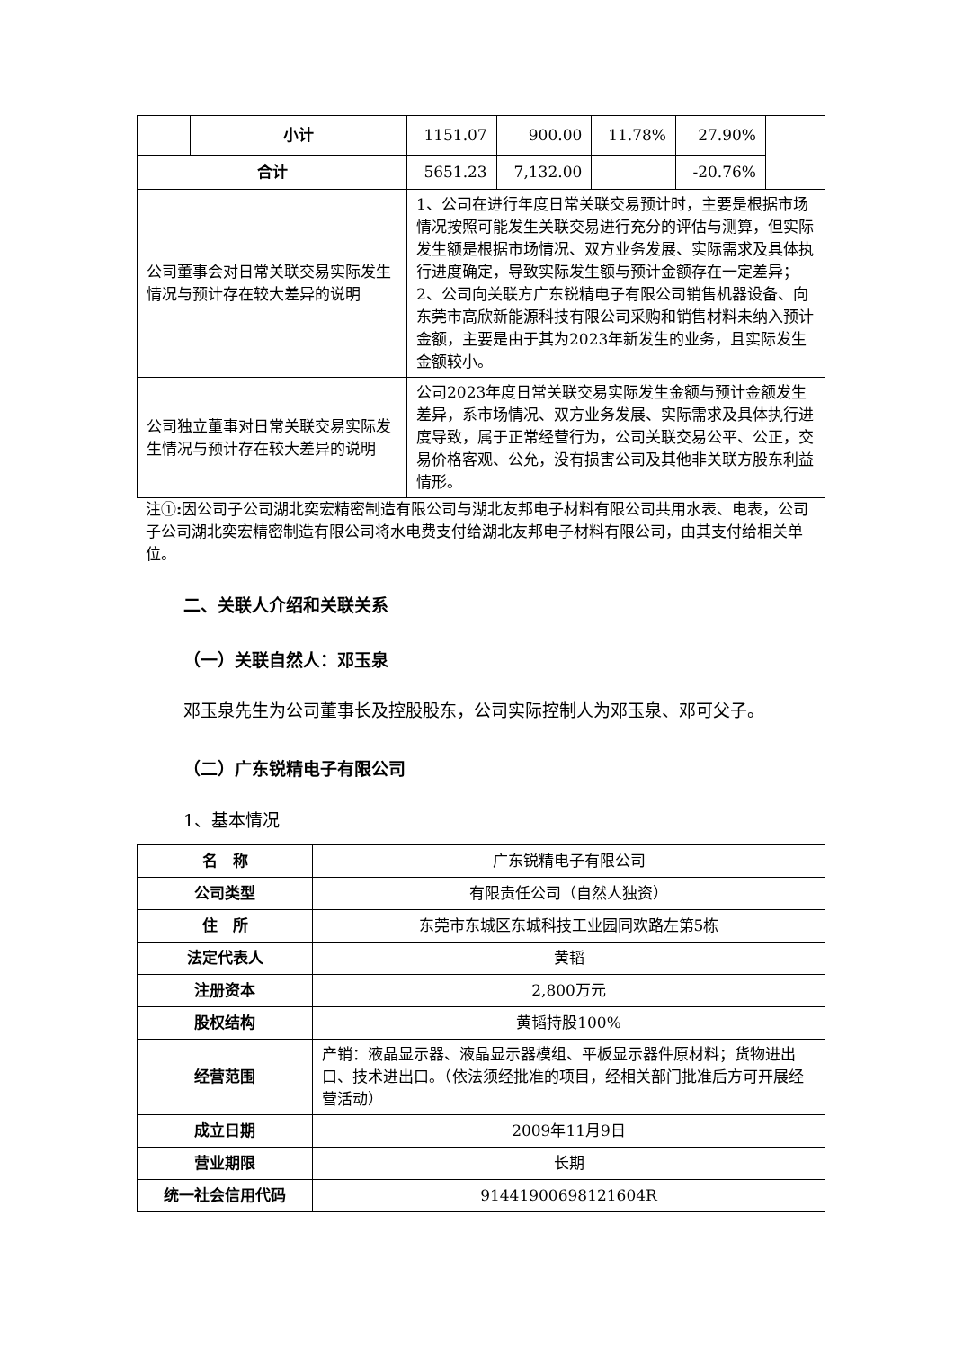| | 小计 | 1151.07 | 900.00 | 11.78% | 27.90% | |
| 合计 | | 5651.23 | 7,132.00 | | -20.76% | |
| 公司董事会对日常关联交易实际发生情况与预计存在较大差异的说明 | | 1、公司在进行年度日常关联交易预计时，主要是根据市场情况按照可能发生关联交易进行充分的评估与测算，但实际发生额是根据市场情况、双方业务发展、实际需求及具体执行进度确定，导致实际发生额与预计金额存在一定差异； 2、公司向关联方广东锐精电子有限公司销售机器设备、向东莞市高欣新能源科技有限公司采购和销售材料未纳入预计金额，主要是由于其为2023年新发生的业务，且实际发生金额较小。 | | | | |
| 公司独立董事对日常关联交易实际发生情况与预计存在较大差异的说明 | | 公司2023年度日常关联交易实际发生金额与预计金额发生差异，系市场情况、双方业务发展、实际需求及具体执行进度导致，属于正常经营行为，公司关联交易公平、公正，交易价格客观、公允，没有损害公司及其他非关联方股东利益情形。 | | | | |
注①: 因公司子公司湖北奕宏精密制造有限公司与湖北友邦电子材料有限公司共用水表、电表，公司子公司湖北奕宏精密制造有限公司将水电费支付给湖北友邦电子材料有限公司，由其支付给相关单位。
二、关联人介绍和关联关系
（一）关联自然人：邓玉泉
邓玉泉先生为公司董事长及控股股东，公司实际控制人为邓玉泉、邓可父子。
（二）广东锐精电子有限公司
1、基本情况
| 名 称 | 广东锐精电子有限公司 |
| 公司类型 | 有限责任公司（自然人独资） |
| 住 所 | 东莞市东城区东城科技工业园同欢路左第5栋 |
| 法定代表人 | 黄韬 |
| 注册资本 | 2,800万元 |
| 股权结构 | 黄韬持股100% |
| 经营范围 | 产销：液晶显示器、液晶显示器模组、平板显示器件原材料；货物进出口、技术进出口。（依法须经批准的项目，经相关部门批准后方可开展经营活动） |
| 成立日期 | 2009年11月9日 |
| 营业期限 | 长期 |
| 统一社会信用代码 | 91441900698121604R |